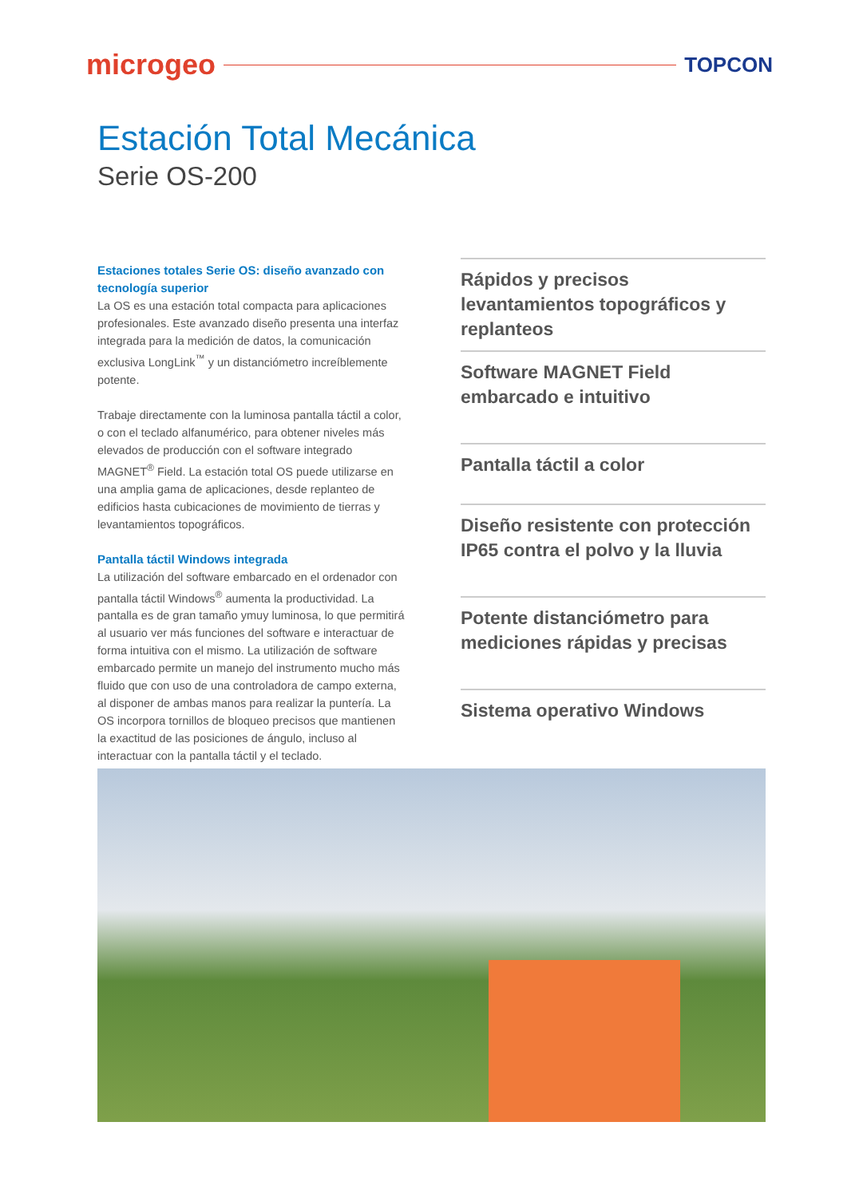microgeo TOPCON
Estación Total Mecánica
Serie OS-200
Estaciones totales Serie OS: diseño avanzado con tecnología superior
La OS es una estación total compacta para aplicaciones profesionales. Este avanzado diseño presenta una interfaz integrada para la medición de datos, la comunicación exclusiva LongLink<sup>™</sup> y un distanciómetro increíblemente potente.
Trabaje directamente con la luminosa pantalla táctil a color, o con el teclado alfanumérico, para obtener niveles más elevados de producción con el software integrado MAGNET<sup>®</sup> Field. La estación total OS puede utilizarse en una amplia gama de aplicaciones, desde replanteo de edificios hasta cubicaciones de movimiento de tierras y levantamientos topográficos.
Pantalla táctil Windows integrada
La utilización del software embarcado en el ordenador con pantalla táctil Windows<sup>®</sup> aumenta la productividad. La pantalla es de gran tamaño ymuy luminosa, lo que permitirá al usuario ver más funciones del software e interactuar de forma intuitiva con el mismo. La utilización de software embarcado permite un manejo del instrumento mucho más fluido que con uso de una controladora de campo externa, al disponer de ambas manos para realizar la puntería. La OS incorpora tornillos de bloqueo precisos que mantienen la exactitud de las posiciones de ángulo, incluso al interactuar con la pantalla táctil y el teclado.
Rápidos y precisos levantamientos topográficos y replanteos
Software MAGNET Field embarcado e intuitivo
Pantalla táctil a color
Diseño resistente con protección IP65 contra el polvo y la lluvia
Potente distanciómetro para mediciones rápidas y precisas
Sistema operativo Windows